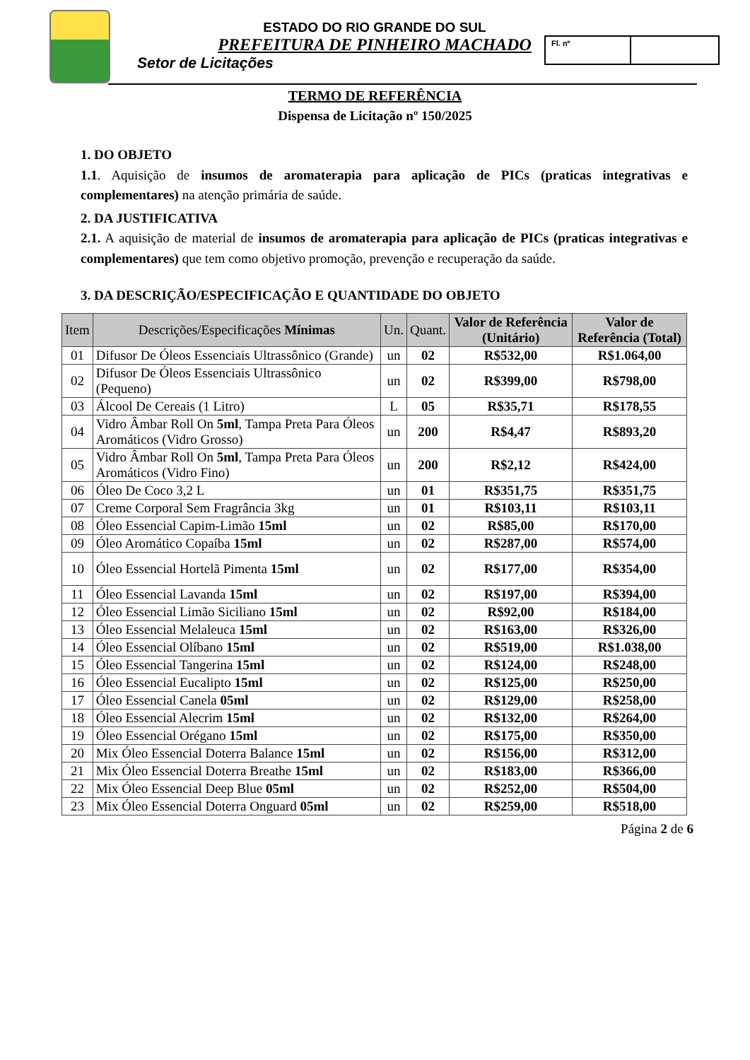ESTADO DO RIO GRANDE DO SUL
PREFEITURA DE PINHEIRO MACHADO
Setor de Licitações
Fl. nº
TERMO DE REFERÊNCIA
Dispensa de Licitação nº 150/2025
1. DO OBJETO
1.1. Aquisição de insumos de aromaterapia para aplicação de PICs (praticas integrativas e complementares) na atenção primária de saúde.
2. DA JUSTIFICATIVA
2.1. A aquisição de material de insumos de aromaterapia para aplicação de PICs (praticas integrativas e complementares) que tem como objetivo promoção, prevenção e recuperação da saúde.
3. DA DESCRIÇÃO/ESPECIFICAÇÃO E QUANTIDADE DO OBJETO
| Item | Descrições/Especificações Mínimas | Un. | Quant. | Valor de Referência (Unitário) | Valor de Referência (Total) |
| --- | --- | --- | --- | --- | --- |
| 01 | Difusor De Óleos Essenciais Ultrassônico (Grande) | un | 02 | R$532,00 | R$1.064,00 |
| 02 | Difusor De Óleos Essenciais Ultrassônico (Pequeno) | un | 02 | R$399,00 | R$798,00 |
| 03 | Álcool De Cereais (1 Litro) | L | 05 | R$35,71 | R$178,55 |
| 04 | Vidro Âmbar Roll On 5ml , Tampa Preta Para Óleos Aromáticos (Vidro Grosso) | un | 200 | R$4,47 | R$893,20 |
| 05 | Vidro Âmbar Roll On 5ml , Tampa Preta Para Óleos Aromáticos (Vidro Fino) | un | 200 | R$2,12 | R$424,00 |
| 06 | Óleo De Coco 3,2 L | un | 01 | R$351,75 | R$351,75 |
| 07 | Creme Corporal Sem Fragrância 3kg | un | 01 | R$103,11 | R$103,11 |
| 08 | Óleo Essencial Capim-Limão 15ml | un | 02 | R$85,00 | R$170,00 |
| 09 | Óleo Aromático Copaíba 15ml | un | 02 | R$287,00 | R$574,00 |
| 10 | Óleo Essencial Hortelã Pimenta 15ml | un | 02 | R$177,00 | R$354,00 |
| 11 | Óleo Essencial Lavanda 15ml | un | 02 | R$197,00 | R$394,00 |
| 12 | Óleo Essencial Limão Siciliano 15ml | un | 02 | R$92,00 | R$184,00 |
| 13 | Óleo Essencial Melaleuca 15ml | un | 02 | R$163,00 | R$326,00 |
| 14 | Óleo Essencial Olíbano 15ml | un | 02 | R$519,00 | R$1.038,00 |
| 15 | Óleo Essencial Tangerina 15ml | un | 02 | R$124,00 | R$248,00 |
| 16 | Óleo Essencial Eucalipto 15ml | un | 02 | R$125,00 | R$250,00 |
| 17 | Óleo Essencial Canela 05ml | un | 02 | R$129,00 | R$258,00 |
| 18 | Óleo Essencial Alecrim 15ml | un | 02 | R$132,00 | R$264,00 |
| 19 | Óleo Essencial Orégano 15ml | un | 02 | R$175,00 | R$350,00 |
| 20 | Mix Óleo Essencial Doterra Balance 15ml | un | 02 | R$156,00 | R$312,00 |
| 21 | Mix Óleo Essencial Doterra Breathe 15ml | un | 02 | R$183,00 | R$366,00 |
| 22 | Mix Óleo Essencial Deep Blue 05ml | un | 02 | R$252,00 | R$504,00 |
| 23 | Mix Óleo Essencial Doterra Onguard 05ml | un | 02 | R$259,00 | R$518,00 |
Página 2 de 6